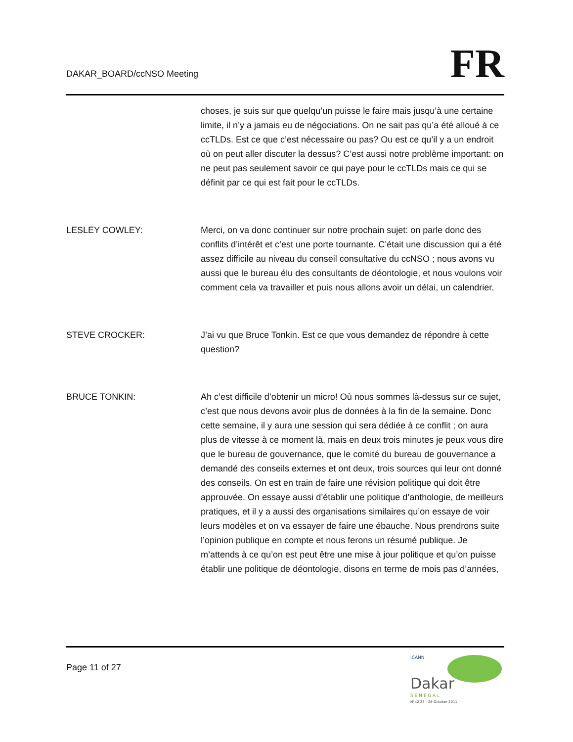DAKAR_BOARD/ccNSO Meeting
FR
choses, je suis sur que quelqu’un puisse le faire mais jusqu’à une certaine limite, il n’y a jamais eu de négociations. On ne sait pas qu’a été alloué à ce ccTLDs. Est ce que c’est nécessaire ou pas? Ou est ce qu’il y a un endroit où on peut aller discuter la dessus? C’est aussi notre problème important: on ne peut pas seulement savoir ce qui paye pour le ccTLDs mais ce qui se définit par ce qui est fait pour le ccTLDs.
LESLEY COWLEY: Merci, on va donc continuer sur notre prochain sujet: on parle donc des conflits d’intérêt et c’est une porte tournante. C’était une discussion qui a été assez difficile au niveau du conseil consultative du ccNSO ; nous avons vu aussi que le bureau élu des consultants de déontologie, et nous voulons voir comment cela va travailler et puis nous allons avoir un délai, un calendrier.
STEVE CROCKER: J’ai vu que Bruce Tonkin. Est ce que vous demandez de répondre à cette question?
BRUCE TONKIN: Ah c’est difficile d’obtenir un micro! Où nous sommes là-dessus sur ce sujet, c’est que nous devons avoir plus de données à la fin de la semaine. Donc cette semaine, il y aura une session qui sera dédiée à ce conflit ; on aura plus de vitesse à ce moment là, mais en deux trois minutes je peux vous dire que le bureau de gouvernance, que le comité du bureau de gouvernance a demandé des conseils externes et ont deux, trois sources qui leur ont donné des conseils. On est en train de faire une révision politique qui doit être approuvée. On essaye aussi d’établir une politique d’anthologie, de meilleurs pratiques, et il y a aussi des organisations similaires qu’on essaye de voir leurs modèles et on va essayer de faire une ébauche. Nous prendrons suite l’opinion publique en compte et nous ferons un résumé publique. Je m’attends à ce qu’on est peut être une mise à jour politique et qu’on puisse établir une politique de déontologie, disons en terme de mois pas d’années,
Page 11 of 27
ICANN
Dakar
S É N É G A L
N°42 23 - 28 October 2011